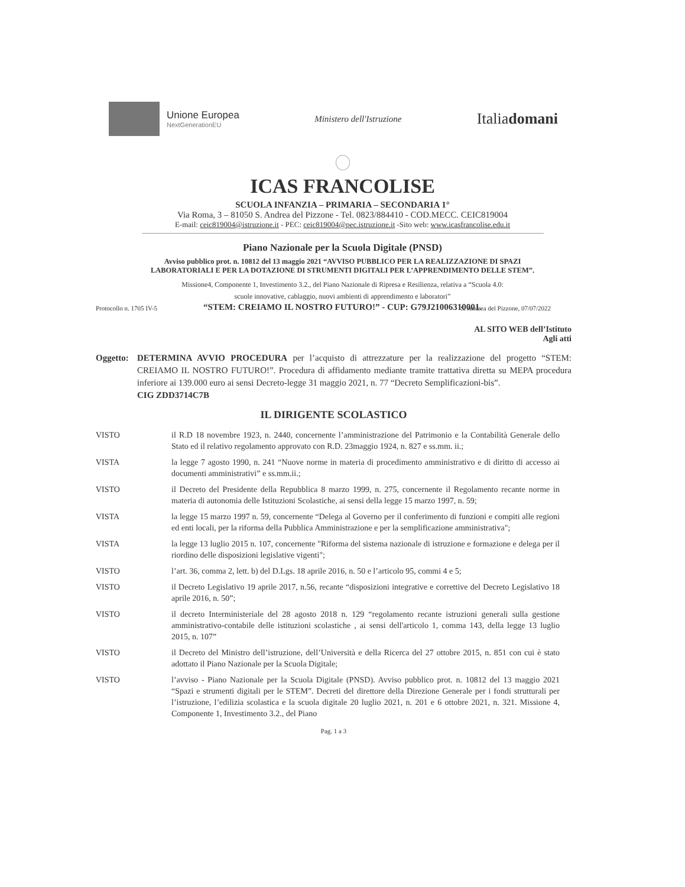Unione Europea
NextGenerationEU
Ministero dell'Istruzione
Italiadomani
ICAS FRANCOLISE
SCUOLA INFANZIA – PRIMARIA – SECONDARIA 1°
Via Roma, 3 – 81050 S. Andrea del Pizzone - Tel. 0823/884410 - COD.MECC. CEIC819004
E-mail: ceic819004@istruzione.it - PEC: ceic819004@pec.istruzione.it -Sito web: www.icasfrancolise.edu.it
Piano Nazionale per la Scuola Digitale (PNSD)
Avviso pubblico prot. n. 10812 del 13 maggio 2021 “AVVISO PUBBLICO PER LA REALIZZAZIONE DI SPAZI
LABORATORIALI E PER LA DOTAZIONE DI STRUMENTI DIGITALI PER L’APPRENDIMENTO DELLE STEM”.
Missione4, Componente 1, Investimento 3.2., del Piano Nazionale di Ripresa e Resilienza, relativa a “Scuola 4.0:
scuole innovative, cablaggio, nuovi ambienti di apprendimento e laboratori”
“STEM: CREIAMO IL NOSTRO FUTURO!” - CUP: G79J21006310001.
Protocollo n. 1705 IV-5 S. Andrea del Pizzone, 07/07/2022
AL SITO WEB dell’Istituto
Agli atti
Oggetto:
DETERMINA AVVIO PROCEDURA per l’acquisto di attrezzature per la realizzazione del progetto “STEM: CREIAMO IL NOSTRO FUTURO!”. Procedura di affidamento mediante tramite trattativa diretta su MEPA procedura inferiore ai 139.000 euro ai sensi Decreto-legge 31 maggio 2021, n. 77 “Decreto Semplificazioni-bis”.
CIG ZDD3714C7B
IL DIRIGENTE SCOLASTICO
VISTO il R.D 18 novembre 1923, n. 2440, concernente l’amministrazione del Patrimonio e la Contabilità Generale dello Stato ed il relativo regolamento approvato con R.D. 23maggio 1924, n. 827 e ss.mm. ii.;
VISTA la legge 7 agosto 1990, n. 241 “Nuove norme in materia di procedimento amministrativo e di diritto di accesso ai documenti amministrativi” e ss.mm.ii.;
VISTO il Decreto del Presidente della Repubblica 8 marzo 1999, n. 275, concernente il Regolamento recante norme in materia di autonomia delle Istituzioni Scolastiche, ai sensi della legge 15 marzo 1997, n. 59;
VISTA la legge 15 marzo 1997 n. 59, concernente “Delega al Governo per il conferimento di funzioni e compiti alle regioni ed enti locali, per la riforma della Pubblica Amministrazione e per la semplificazione amministrativa";
VISTA la legge 13 luglio 2015 n. 107, concernente "Riforma del sistema nazionale di istruzione e formazione e delega per il riordino delle disposizioni legislative vigenti";
VISTO l’art. 36, comma 2, lett. b) del D.Lgs. 18 aprile 2016, n. 50 e l’articolo 95, commi 4 e 5;
VISTO il Decreto Legislativo 19 aprile 2017, n.56, recante “disposizioni integrative e correttive del Decreto Legislativo 18 aprile 2016, n. 50”;
VISTO il decreto Interministeriale del 28 agosto 2018 n. 129 “regolamento recante istruzioni generali sulla gestione amministrativo-contabile delle istituzioni scolastiche , ai sensi dell'articolo 1, comma 143, della legge 13 luglio 2015, n. 107”
VISTO il Decreto del Ministro dell’istruzione, dell’Università e della Ricerca del 27 ottobre 2015, n. 851 con cui è stato adottato il Piano Nazionale per la Scuola Digitale;
VISTO l’avviso - Piano Nazionale per la Scuola Digitale (PNSD). Avviso pubblico prot. n. 10812 del 13 maggio 2021 “Spazi e strumenti digitali per le STEM”. Decreti del direttore della Direzione Generale per i fondi strutturali per l’istruzione, l’edilizia scolastica e la scuola digitale 20 luglio 2021, n. 201 e 6 ottobre 2021, n. 321. Missione 4, Componente 1, Investimento 3.2., del Piano
Pag. 1 a 3